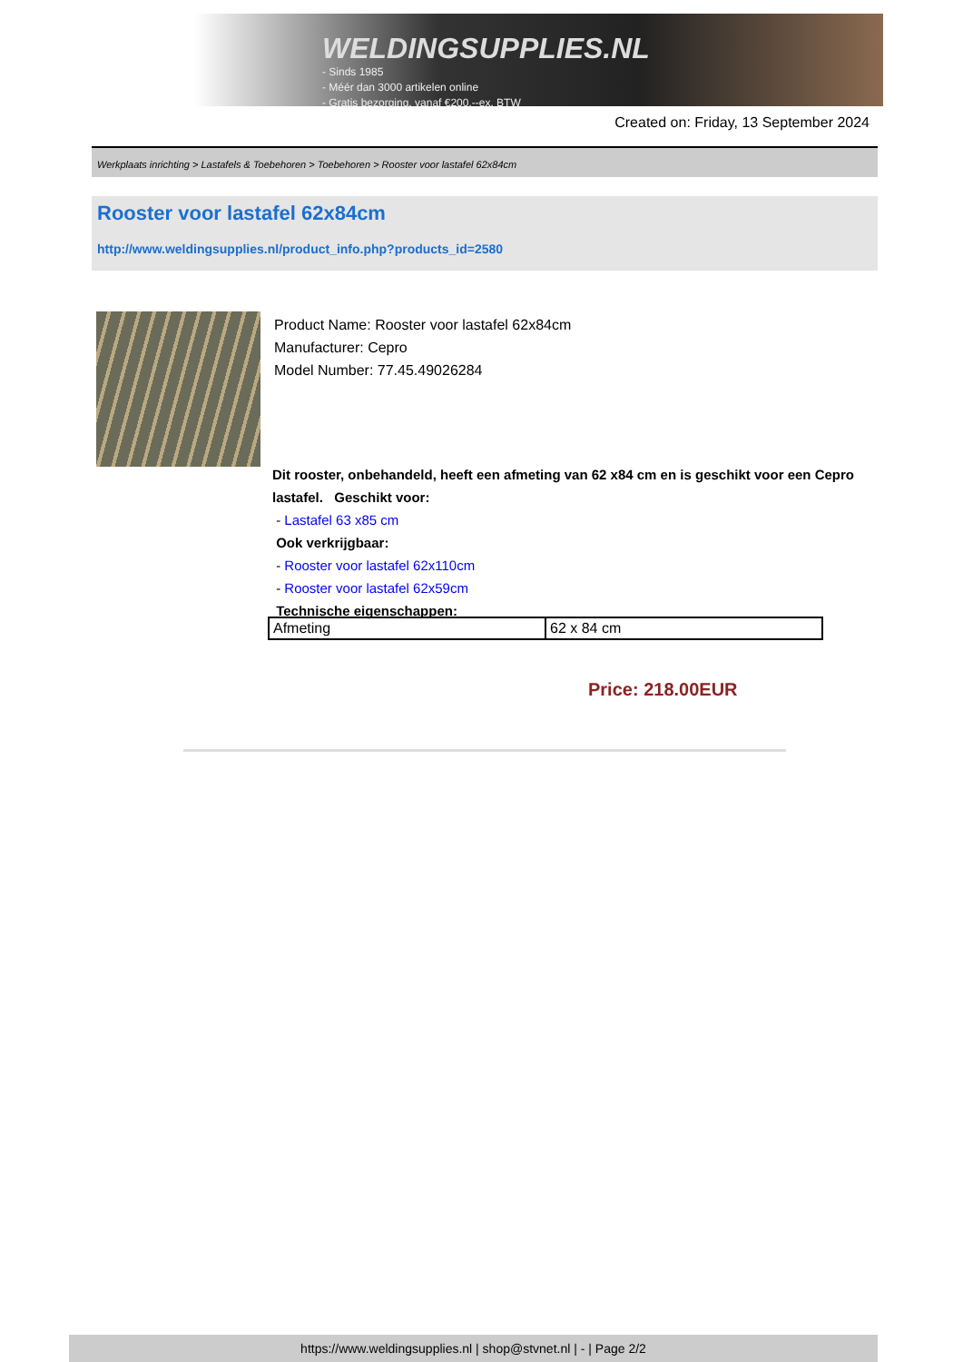WELDINGSUPPLIES.NL
- Sinds 1985
- Méér dan 3000 artikelen online
- Gratis bezorging, vanaf €200,--ex. BTW
Created on: Friday, 13 September 2024
Werkplaats inrichting > Lastafels & Toebehoren > Toebehoren > Rooster voor lastafel 62x84cm
Rooster voor lastafel 62x84cm
http://www.weldingsupplies.nl/product_info.php?products_id=2580
Product Name: Rooster voor lastafel 62x84cm
Manufacturer: Cepro
Model Number: 77.45.49026284
Dit rooster, onbehandeld, heeft een afmeting van 62 x84 cm en is geschikt voor een Cepro lastafel. Geschikt voor:
- Lastafel 63 x85 cm
Ook verkrijgbaar:
- Rooster voor lastafel 62x110cm
- Rooster voor lastafel 62x59cm
Technische eigenschappen:
| Afmeting | 62 x 84 cm |
Price: 218.00EUR
https://www.weldingsupplies.nl | shop@stvnet.nl | - | Page 2/2